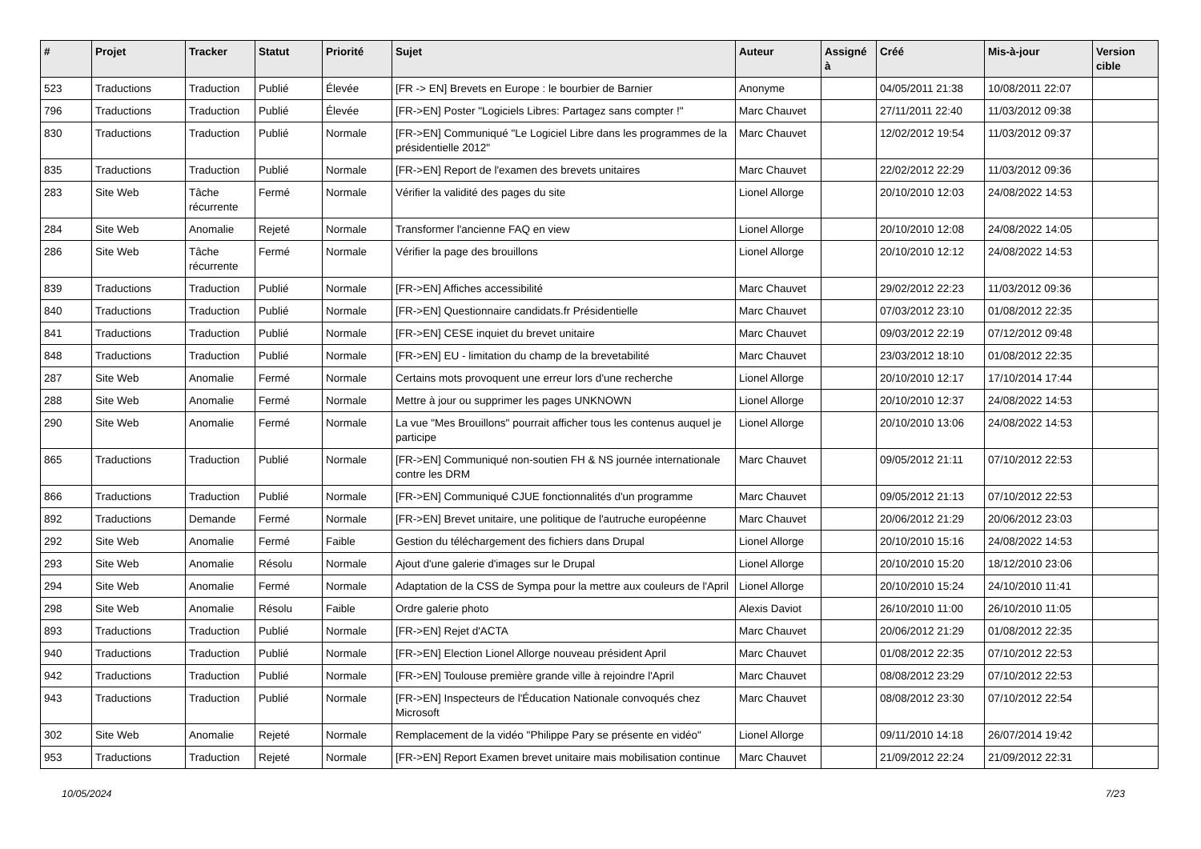| # | Projet | Tracker | Statut | Priorité | Sujet | Auteur | Assigné à | Créé | Mis-à-jour | Version cible |
| --- | --- | --- | --- | --- | --- | --- | --- | --- | --- | --- |
| 523 | Traductions | Traduction | Publié | Élevée | [FR -> EN] Brevets en Europe : le bourbier de Barnier | Anonyme | | 04/05/2011 21:38 | 10/08/2011 22:07 | |
| 796 | Traductions | Traduction | Publié | Élevée | [FR->EN] Poster "Logiciels Libres: Partagez sans compter !" | Marc Chauvet | | 27/11/2011 22:40 | 11/03/2012 09:38 | |
| 830 | Traductions | Traduction | Publié | Normale | [FR->EN] Communiqué "Le Logiciel Libre dans les programmes de la présidentielle 2012" | Marc Chauvet | | 12/02/2012 19:54 | 11/03/2012 09:37 | |
| 835 | Traductions | Traduction | Publié | Normale | [FR->EN] Report de l'examen des brevets unitaires | Marc Chauvet | | 22/02/2012 22:29 | 11/03/2012 09:36 | |
| 283 | Site Web | Tâche récurrente | Fermé | Normale | Vérifier la validité des pages du site | Lionel Allorge | | 20/10/2010 12:03 | 24/08/2022 14:53 | |
| 284 | Site Web | Anomalie | Rejeté | Normale | Transformer l'ancienne FAQ en view | Lionel Allorge | | 20/10/2010 12:08 | 24/08/2022 14:05 | |
| 286 | Site Web | Tâche récurrente | Fermé | Normale | Vérifier la page des brouillons | Lionel Allorge | | 20/10/2010 12:12 | 24/08/2022 14:53 | |
| 839 | Traductions | Traduction | Publié | Normale | [FR->EN] Affiches accessibilité | Marc Chauvet | | 29/02/2012 22:23 | 11/03/2012 09:36 | |
| 840 | Traductions | Traduction | Publié | Normale | [FR->EN] Questionnaire candidats.fr Présidentielle | Marc Chauvet | | 07/03/2012 23:10 | 01/08/2012 22:35 | |
| 841 | Traductions | Traduction | Publié | Normale | [FR->EN] CESE inquiet du brevet unitaire | Marc Chauvet | | 09/03/2012 22:19 | 07/12/2012 09:48 | |
| 848 | Traductions | Traduction | Publié | Normale | [FR->EN] EU - limitation du champ de la brevetabilité | Marc Chauvet | | 23/03/2012 18:10 | 01/08/2012 22:35 | |
| 287 | Site Web | Anomalie | Fermé | Normale | Certains mots provoquent une erreur lors d'une recherche | Lionel Allorge | | 20/10/2010 12:17 | 17/10/2014 17:44 | |
| 288 | Site Web | Anomalie | Fermé | Normale | Mettre à jour ou supprimer les pages UNKNOWN | Lionel Allorge | | 20/10/2010 12:37 | 24/08/2022 14:53 | |
| 290 | Site Web | Anomalie | Fermé | Normale | La vue "Mes Brouillons" pourrait afficher tous les contenus auquel je participe | Lionel Allorge | | 20/10/2010 13:06 | 24/08/2022 14:53 | |
| 865 | Traductions | Traduction | Publié | Normale | [FR->EN] Communiqué non-soutien FH & NS journée internationale contre les DRM | Marc Chauvet | | 09/05/2012 21:11 | 07/10/2012 22:53 | |
| 866 | Traductions | Traduction | Publié | Normale | [FR->EN] Communiqué CJUE fonctionnalités d'un programme | Marc Chauvet | | 09/05/2012 21:13 | 07/10/2012 22:53 | |
| 892 | Traductions | Demande | Fermé | Normale | [FR->EN] Brevet unitaire, une politique de l'autruche européenne | Marc Chauvet | | 20/06/2012 21:29 | 20/06/2012 23:03 | |
| 292 | Site Web | Anomalie | Fermé | Faible | Gestion du téléchargement des fichiers dans Drupal | Lionel Allorge | | 20/10/2010 15:16 | 24/08/2022 14:53 | |
| 293 | Site Web | Anomalie | Résolu | Normale | Ajout d'une galerie d'images sur le Drupal | Lionel Allorge | | 20/10/2010 15:20 | 18/12/2010 23:06 | |
| 294 | Site Web | Anomalie | Fermé | Normale | Adaptation de la CSS de Sympa pour la mettre aux couleurs de l'April | Lionel Allorge | | 20/10/2010 15:24 | 24/10/2010 11:41 | |
| 298 | Site Web | Anomalie | Résolu | Faible | Ordre galerie photo | Alexis Daviot | | 26/10/2010 11:00 | 26/10/2010 11:05 | |
| 893 | Traductions | Traduction | Publié | Normale | [FR->EN] Rejet d'ACTA | Marc Chauvet | | 20/06/2012 21:29 | 01/08/2012 22:35 | |
| 940 | Traductions | Traduction | Publié | Normale | [FR->EN] Election Lionel Allorge nouveau président April | Marc Chauvet | | 01/08/2012 22:35 | 07/10/2012 22:53 | |
| 942 | Traductions | Traduction | Publié | Normale | [FR->EN] Toulouse première grande ville à rejoindre l'April | Marc Chauvet | | 08/08/2012 23:29 | 07/10/2012 22:53 | |
| 943 | Traductions | Traduction | Publié | Normale | [FR->EN] Inspecteurs de l'Éducation Nationale convoqués chez Microsoft | Marc Chauvet | | 08/08/2012 23:30 | 07/10/2012 22:54 | |
| 302 | Site Web | Anomalie | Rejeté | Normale | Remplacement de la vidéo "Philippe Pary se présente en vidéo" | Lionel Allorge | | 09/11/2010 14:18 | 26/07/2014 19:42 | |
| 953 | Traductions | Traduction | Rejeté | Normale | [FR->EN] Report Examen brevet unitaire mais mobilisation continue | Marc Chauvet | | 21/09/2012 22:24 | 21/09/2012 22:31 | |
10/05/2024 7/23